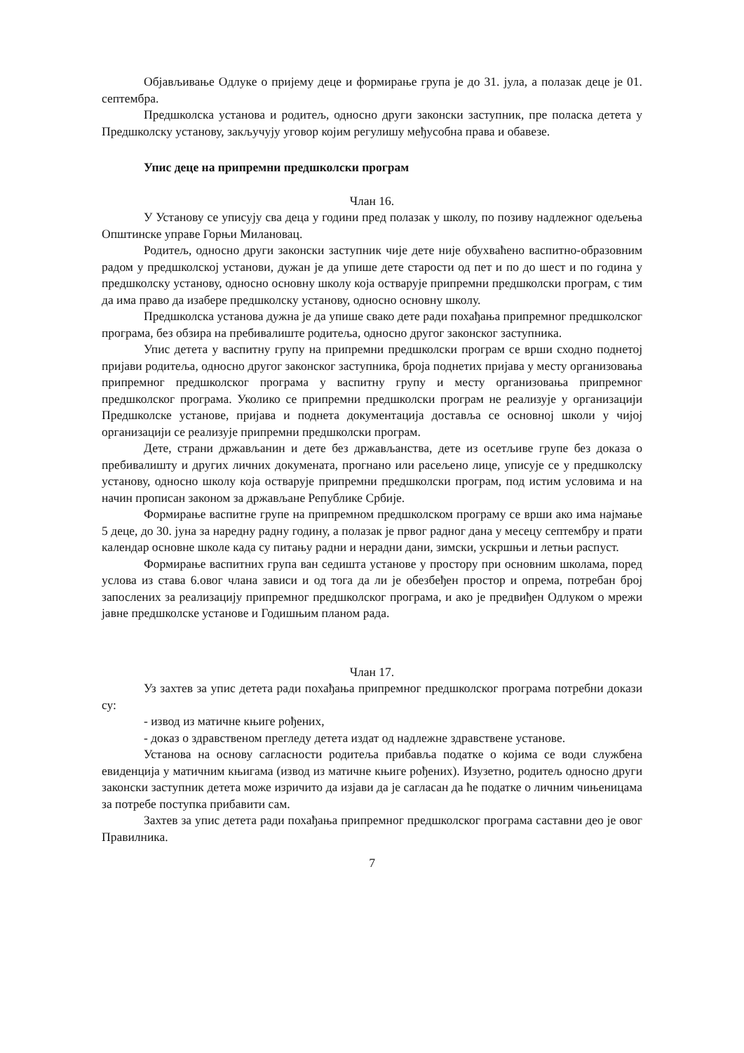Објављивање Одлуке о пријему деце и формирање група је до 31. јула, а полазак деце је 01. септембра.
Предшколска установа и родитељ, односно други законски заступник, пре поласка детета у Предшколску установу, закључују уговор којим регулишу међусобна права и обавезе.
Упис деце на припремни предшколски програм
Члан 16.
У Установу се уписују сва деца у години пред полазак у школу, по позиву надлежног одељења Општинске управе Горњи Милановац.
Родитељ, односно други законски заступник чије дете није обухваћено васпитно-образовним радом у предшколској установи, дужан је да упише дете старости од пет и по до шест и по година у предшколску установу, односно основну школу која остварује припремни предшколски програм, с тим да има право да изабере предшколску установу, односно основну школу.
Предшколска установа дужна је да упише свако дете ради похађања припремног предшколског програма, без обзира на пребивалиште родитеља, односно другог законског заступника.
Упис детета у васпитну групу на припремни предшколски програм се врши сходно поднетој пријави родитеља, односно другог законског заступника, броја поднетих пријава у месту организовања припремног предшколског програма у васпитну групу и месту организовања припремног предшколског програма. Уколико се припремни предшколски програм не реализује у организацији Предшколске установе, пријава и поднета документација доставља се основној школи у чијој организацији се реализује припремни предшколски програм.
Дете, страни држављанин и дете без држављанства, дете из осетљиве групе без доказа о пребивалишту и других личних докумената, прогнано или расељено лице, уписује се у предшколску установу, односно школу која остварује припремни предшколски програм, под истим условима и на начин прописан законом за држављане Републике Србије.
Формирање васпитне групе на припремном предшколском програму се врши ако има најмање 5 деце, до 30. јуна за наредну радну годину, а полазак је првог радног дана у месецу септембру и прати календар основне школе када су питању радни и нерадни дани, зимски, ускршњи и летњи распуст.
Формирање васпитних група ван седишта установе у простору при основним школама, поред услова из става 6.овог члана зависи и од тога да ли је обезбеђен простор и опрема, потребан број запослених за реализацију припремног предшколског програма, и ако је предвиђен Одлуком о мрежи јавне предшколске установе и Годишњим планом рада.
Члан 17.
Уз захтев за упис детета ради похађања припремног предшколског програма потребни докази су:
- извод из матичне књиге рођених,
- доказ о здравственом прегледу детета издат од надлежне здравствене установе.
Установа на основу сагласности родитеља прибавља податке о којима се води службена евиденција у матичним књигама (извод из матичне књиге рођених). Изузетно, родитељ односно други законски заступник детета може изричито да изјави да је сагласан да ће податке о личним чињеницама за потребе поступка прибавити сам.
Захтев за упис детета ради похађања припремног предшколског програма саставни део је овог Правилника.
7